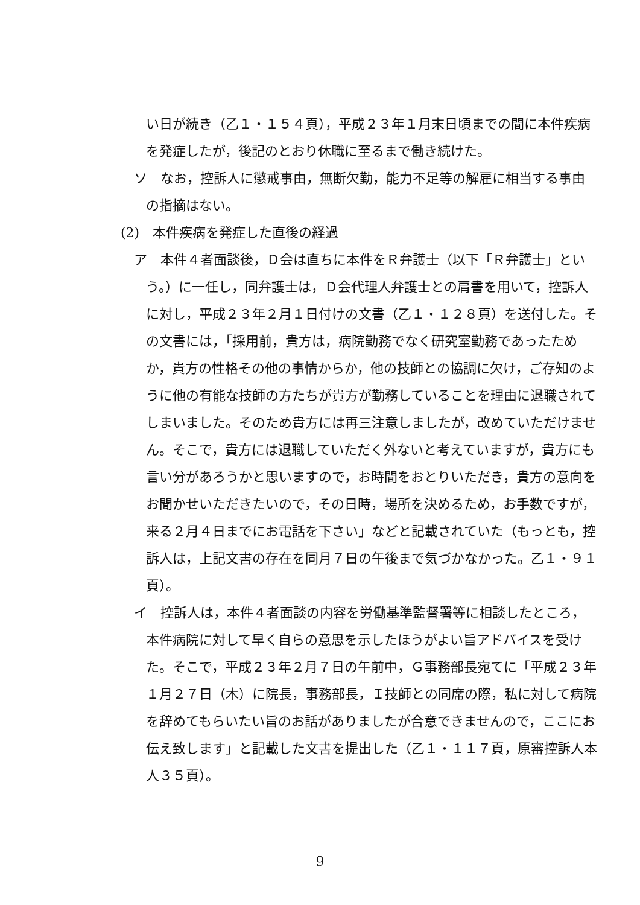い日が続き（乙１・１５４頁），平成２３年１月末日頃までの間に本件疾病を発症したが，後記のとおり休職に至るまで働き続けた。
ソ　なお，控訴人に懲戒事由，無断欠勤，能力不足等の解雇に相当する事由の指摘はない。
(2)　本件疾病を発症した直後の経過
ア　本件４者面談後，Ｄ会は直ちに本件をＲ弁護士（以下「Ｒ弁護士」という。）に一任し，同弁護士は，Ｄ会代理人弁護士との肩書を用いて，控訴人に対し，平成２３年２月１日付けの文書（乙１・１２８頁）を送付した。その文書には，「採用前，貴方は，病院勤務でなく研究室勤務であったためか，貴方の性格その他の事情からか，他の技師との協調に欠け，ご存知のように他の有能な技師の方たちが貴方が勤務していることを理由に退職されてしまいました。そのため貴方には再三注意しましたが，改めていただけません。そこで，貴方には退職していただく外ないと考えていますが，貴方にも言い分があろうかと思いますので，お時間をおとりいただき，貴方の意向をお聞かせいただきたいので，その日時，場所を決めるため，お手数ですが，来る２月４日までにお電話を下さい」などと記載されていた（もっとも，控訴人は，上記文書の存在を同月７日の午後まで気づかなかった。乙１・９１頁）。
イ　控訴人は，本件４者面談の内容を労働基準監督署等に相談したところ，本件病院に対して早く自らの意思を示したほうがよい旨アドバイスを受けた。そこで，平成２３年２月７日の午前中，Ｇ事務部長宛てに「平成２３年１月２７日（木）に院長，事務部長，Ｉ技師との同席の際，私に対して病院を辞めてもらいたい旨のお話がありましたが合意できませんので，ここにお伝え致します」と記載した文書を提出した（乙１・１１７頁，原審控訴人本人３５頁）。
9